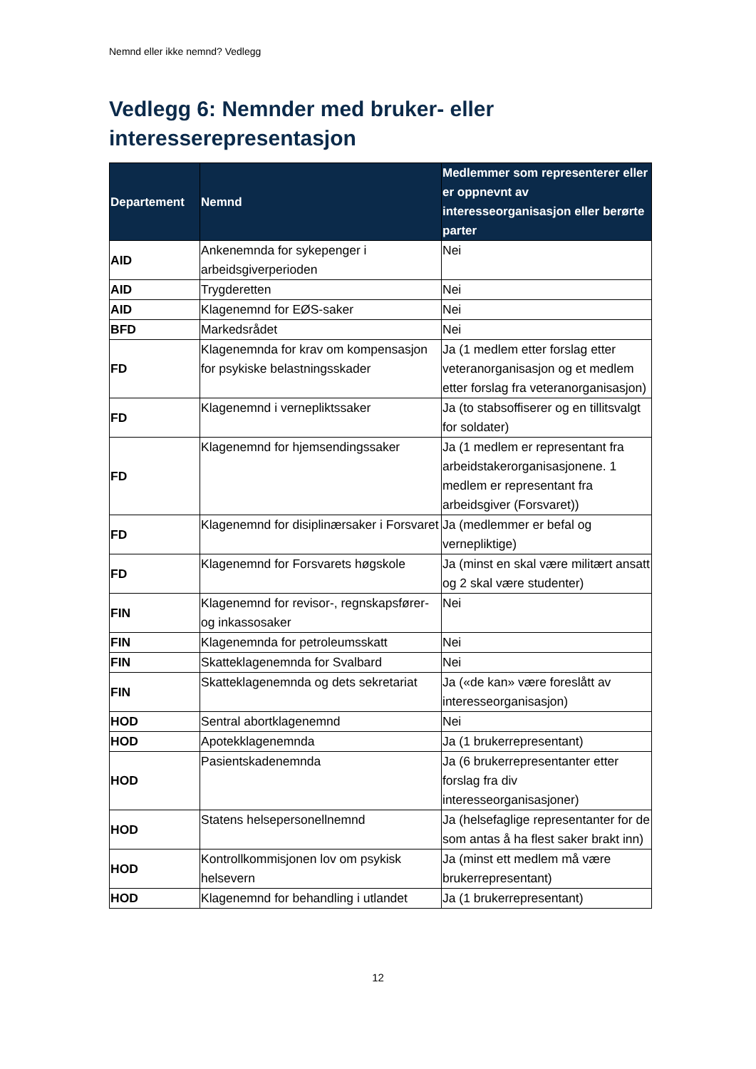Nemnd eller ikke nemnd? Vedlegg
Vedlegg 6: Nemnder med bruker- eller interesserepresentasjon
| Departement | Nemnd | Medlemmer som representerer eller er oppnevnt av interesseorganisasjon eller berørte parter |
| --- | --- | --- |
| AID | Ankenemnda for sykepenger i arbeidsgiverperioden | Nei |
| AID | Trygderetten | Nei |
| AID | Klagenemnd for EØS-saker | Nei |
| BFD | Markedsrådet | Nei |
| FD | Klagenemnda for krav om kompensasjon for psykiske belastningsskader | Ja (1 medlem etter forslag etter veteranorganisasjon og et medlem etter forslag fra veteranorganisasjon) |
| FD | Klagenemnd i vernepliktssaker | Ja (to stabsoffiserer og en tillitsvalgt for soldater) |
| FD | Klagenemnd for hjemsendingssaker | Ja (1 medlem er representant fra arbeidstakerorganisasjonene. 1 medlem er representant fra arbeidsgiver (Forsvaret)) |
| FD | Klagenemnd for disiplinærsaker i Forsvaret | Ja (medlemmer er befal og vernepliktige) |
| FD | Klagenemnd for Forsvarets høgskole | Ja (minst en skal være militært ansatt og 2 skal være studenter) |
| FIN | Klagenemnd for revisor-, regnskapsfører- og inkassosaker | Nei |
| FIN | Klagenemnda for petroleumsskatt | Nei |
| FIN | Skatteklagenemnda for Svalbard | Nei |
| FIN | Skatteklagenemnda og dets sekretariat | Ja («de kan» være foreslått av interesseorganisasjon) |
| HOD | Sentral abortklagenemnd | Nei |
| HOD | Apotekklagenemnda | Ja (1 brukerrepresentant) |
| HOD | Pasientskadenemnda | Ja (6 brukerrepresentanter etter forslag fra div interesseorganisasjoner) |
| HOD | Statens helsepersonellnemnd | Ja (helsefaglige representanter for de som antas å ha flest saker brakt inn) |
| HOD | Kontrollkommisjonen lov om psykisk helsevern | Ja (minst ett medlem må være brukerrepresentant) |
| HOD | Klagenemnd for behandling i utlandet | Ja (1 brukerrepresentant) |
12